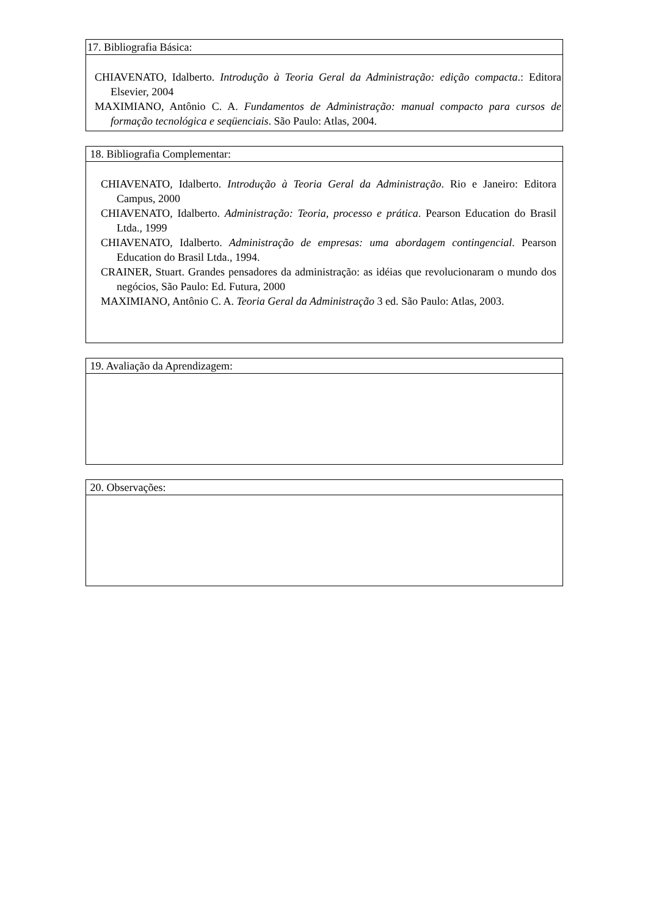17. Bibliografia Básica:
CHIAVENATO, Idalberto. Introdução à Teoria Geral da Administração: edição compacta.: Editora Elsevier, 2004
MAXIMIANO, Antônio C. A. Fundamentos de Administração: manual compacto para cursos de formação tecnológica e seqüenciais. São Paulo: Atlas, 2004.
18. Bibliografia Complementar:
CHIAVENATO, Idalberto. Introdução à Teoria Geral da Administração. Rio e Janeiro: Editora Campus, 2000
CHIAVENATO, Idalberto. Administração: Teoria, processo e prática. Pearson Education do Brasil Ltda., 1999
CHIAVENATO, Idalberto. Administração de empresas: uma abordagem contingencial. Pearson Education do Brasil Ltda., 1994.
CRAINER, Stuart. Grandes pensadores da administração: as idéias que revolucionaram o mundo dos negócios, São Paulo: Ed. Futura, 2000
MAXIMIANO, Antônio C. A. Teoria Geral da Administração 3 ed. São Paulo: Atlas, 2003.
19. Avaliação da Aprendizagem:
20. Observações: